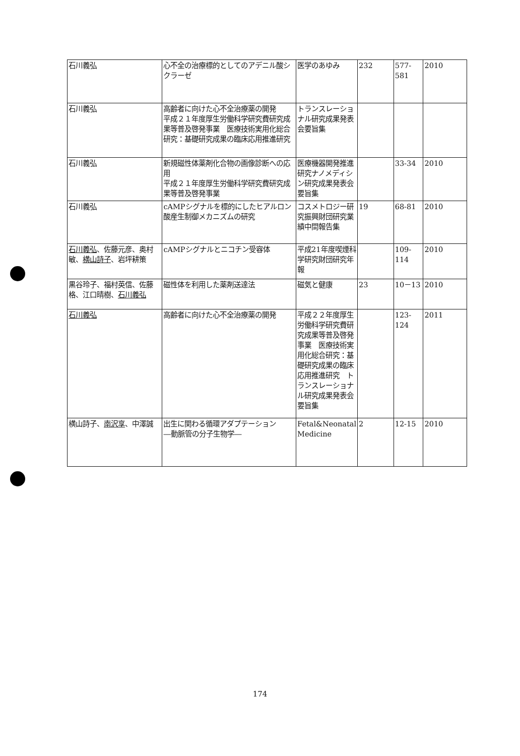| 石川義弘 | 心不全の治療標的としてのアデニル酸シクラーゼ | 医学のあゆみ | 232 | 577-581 | 2010 |
| 石川義弘 | 高齢者に向けた心不全治療薬の開発 平成２１年度厚生労働科学研究費研究成果等普及啓発事業 医療技術実用化総合研究：基礎研究成果の臨床応用推進研究 | トランスレーショナル研究成果発表会要旨集 | | | |
| 石川義弘 | 新規磁性体薬剤化合物の画像診断への応用 平成２１年度厚生労働科学研究費研究成果等普及啓発事業 | 医療機器開発推進研究ナノメディシン研究成果発表会要旨集 | | 33-34 | 2010 |
| 石川義弘 | cAMPシグナルを標的にしたヒアルロン酸産生制御メカニズムの研究 | コスメトロジー研究振興財団研究業績中間報告集 | 19 | 68-81 | 2010 |
| 石川義弘 、佐藤元彦、奥村敏、 横山詩子 、岩坪耕策 | cAMPシグナルとニコチン受容体 | 平成21年度喫煙科学研究財団研究年報 | | 109-114 | 2010 |
| 黒谷玲子、福村英信、佐藤 格、江口晴樹、 石川義弘 | 磁性体を利用した薬剤送達法 | 磁気と健康 | 23 | 10－13 | 2010 |
| 石川義弘 | 高齢者に向けた心不全治療薬の開発 | 平成２２年度厚生労働科学研究費研究成果等普及啓発事業 医療技術実用化総合研究：基礎研究成果の臨床応用推進研究 トランスレーショナル研究成果発表会要旨集 | | 123-124 | 2011 |
| 横山詩子、 南沢享 、中澤誠 | 出生に関わる循環アダプテーション ―動脈管の分子生物学― | Fetal&Neonatal Medicine | 2 | 12-15 | 2010 |
174